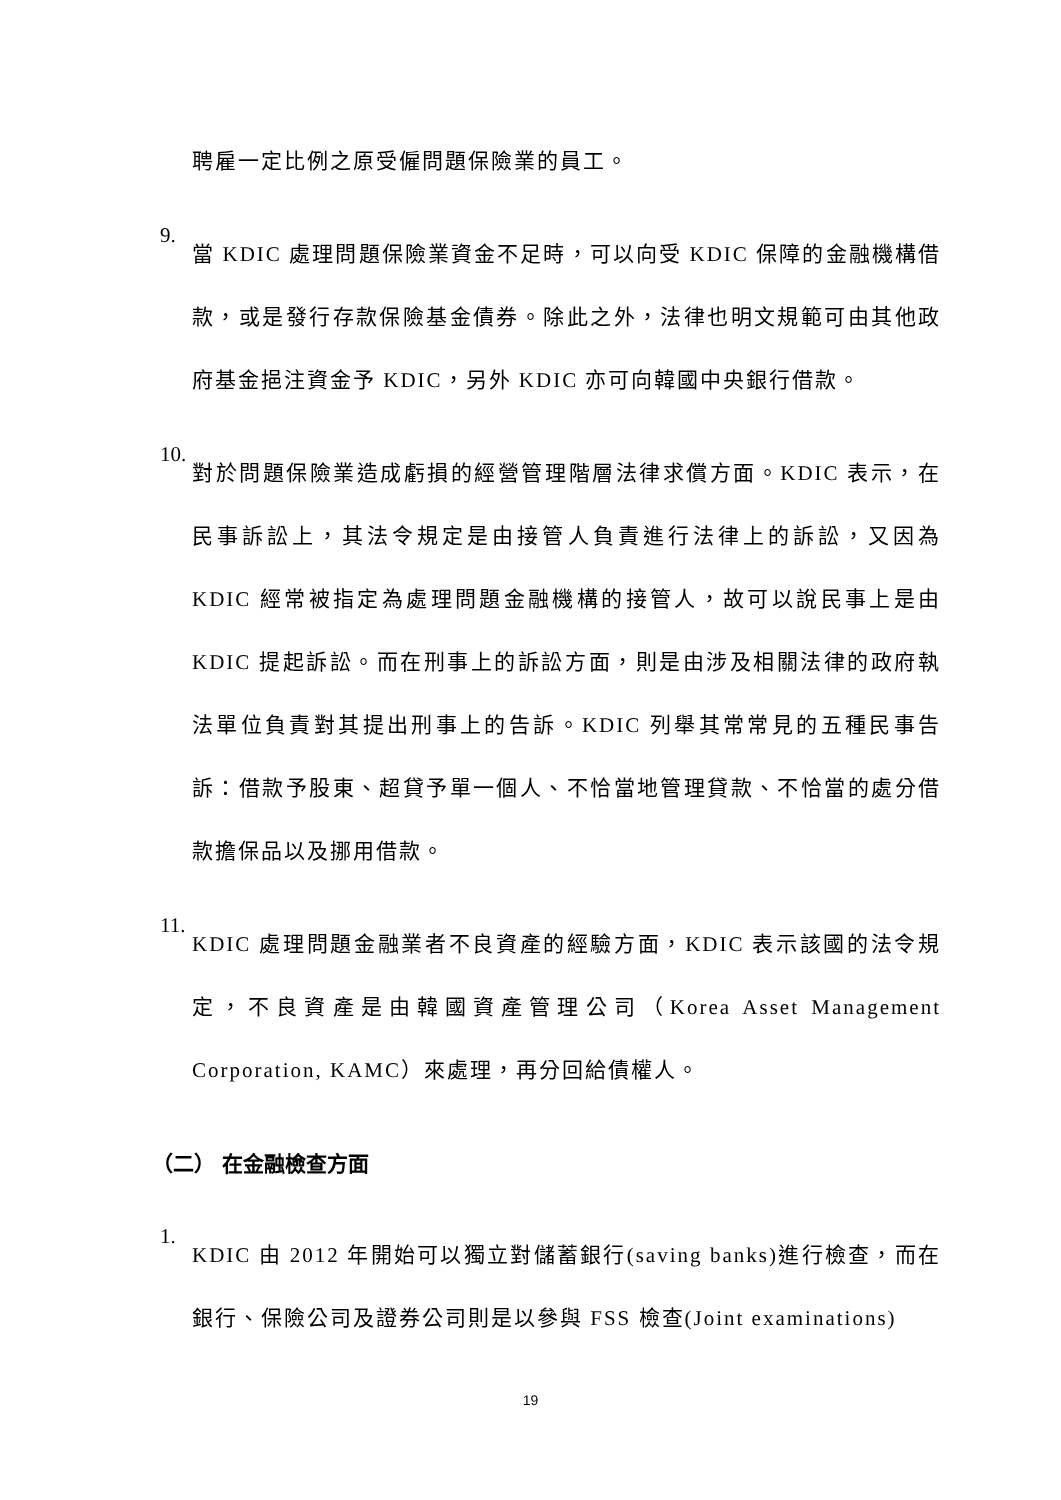聘雇一定比例之原受僱問題保險業的員工。
9.
當 KDIC 處理問題保險業資金不足時，可以向受 KDIC 保障的金融機構借款，或是發行存款保險基金債券。除此之外，法律也明文規範可由其他政府基金挹注資金予 KDIC，另外 KDIC 亦可向韓國中央銀行借款。
10.
對於問題保險業造成虧損的經營管理階層法律求償方面。KDIC 表示，在民事訴訟上，其法令規定是由接管人負責進行法律上的訴訟，又因為 KDIC 經常被指定為處理問題金融機構的接管人，故可以說民事上是由 KDIC 提起訴訟。而在刑事上的訴訟方面，則是由涉及相關法律的政府執法單位負責對其提出刑事上的告訴。KDIC 列舉其常常見的五種民事告訴：借款予股東、超貸予單一個人、不恰當地管理貸款、不恰當的處分借款擔保品以及挪用借款。
11.
KDIC 處理問題金融業者不良資產的經驗方面，KDIC 表示該國的法令規定，不良資產是由韓國資產管理公司（Korea Asset Management Corporation, KAMC）來處理，再分回給債權人。
（二） 在金融檢查方面
1.
KDIC 由 2012 年開始可以獨立對儲蓄銀行(saving banks)進行檢查，而在銀行、保險公司及證券公司則是以參與 FSS 檢查(Joint examinations)
19